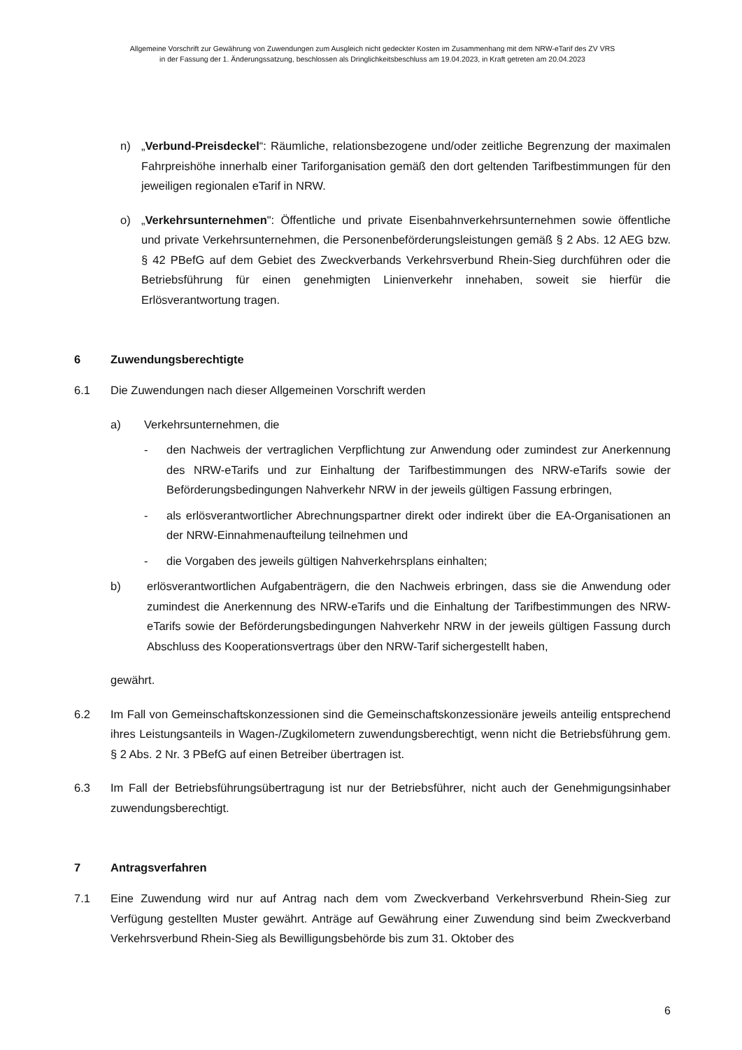Allgemeine Vorschrift zur Gewährung von Zuwendungen zum Ausgleich nicht gedeckter Kosten im Zusammenhang mit dem NRW-eTarif des ZV VRS
in der Fassung der 1. Änderungssatzung, beschlossen als Dringlichkeitsbeschluss am 19.04.2023, in Kraft getreten am 20.04.2023
n) „Verbund-Preisdeckel“: Räumliche, relationsbezogene und/oder zeitliche Begrenzung der maximalen Fahrpreishöhe innerhalb einer Tariforganisation gemäß den dort geltenden Tarifbestimmungen für den jeweiligen regionalen eTarif in NRW.
o) „Verkehrsunternehmen": Öffentliche und private Eisenbahnverkehrsunternehmen sowie öffentliche und private Verkehrsunternehmen, die Personenbeförderungsleistungen gemäß § 2 Abs. 12 AEG bzw. § 42 PBefG auf dem Gebiet des Zweckverbands Verkehrsverbund Rhein-Sieg durchführen oder die Betriebsführung für einen genehmigten Linienverkehr innehaben, soweit sie hierfür die Erlösverantwortung tragen.
6 Zuwendungsberechtigte
6.1 Die Zuwendungen nach dieser Allgemeinen Vorschrift werden
a) Verkehrsunternehmen, die
- den Nachweis der vertraglichen Verpflichtung zur Anwendung oder zumindest zur Anerkennung des NRW-eTarifs und zur Einhaltung der Tarifbestimmungen des NRW-eTarifs sowie der Beförderungsbedingungen Nahverkehr NRW in der jeweils gültigen Fassung erbringen,
- als erlösverantwortlicher Abrechnungspartner direkt oder indirekt über die EA-Organisationen an der NRW-Einnahmenaufteilung teilnehmen und
- die Vorgaben des jeweils gültigen Nahverkehrsplans einhalten;
b) erlösverantwortlichen Aufgabenträgern, die den Nachweis erbringen, dass sie die Anwendung oder zumindest die Anerkennung des NRW-eTarifs und die Einhaltung der Tarifbestimmungen des NRW-eTarifs sowie der Beförderungsbedingungen Nahverkehr NRW in der jeweils gültigen Fassung durch Abschluss des Kooperationsvertrags über den NRW-Tarif sichergestellt haben,
gewährt.
6.2 Im Fall von Gemeinschaftskonzessionen sind die Gemeinschaftskonzessionäre jeweils anteilig entsprechend ihres Leistungsanteils in Wagen-/Zugkilometern zuwendungsberechtigt, wenn nicht die Betriebsführung gem. § 2 Abs. 2 Nr. 3 PBefG auf einen Betreiber übertragen ist.
6.3 Im Fall der Betriebsführungsübertragung ist nur der Betriebsführer, nicht auch der Genehmigungsinhaber zuwendungsberechtigt.
7 Antragsverfahren
7.1 Eine Zuwendung wird nur auf Antrag nach dem vom Zweckverband Verkehrsverbund Rhein-Sieg zur Verfügung gestellten Muster gewährt. Anträge auf Gewährung einer Zuwendung sind beim Zweckverband Verkehrsverbund Rhein-Sieg als Bewilligungsbehörde bis zum 31. Oktober des
6